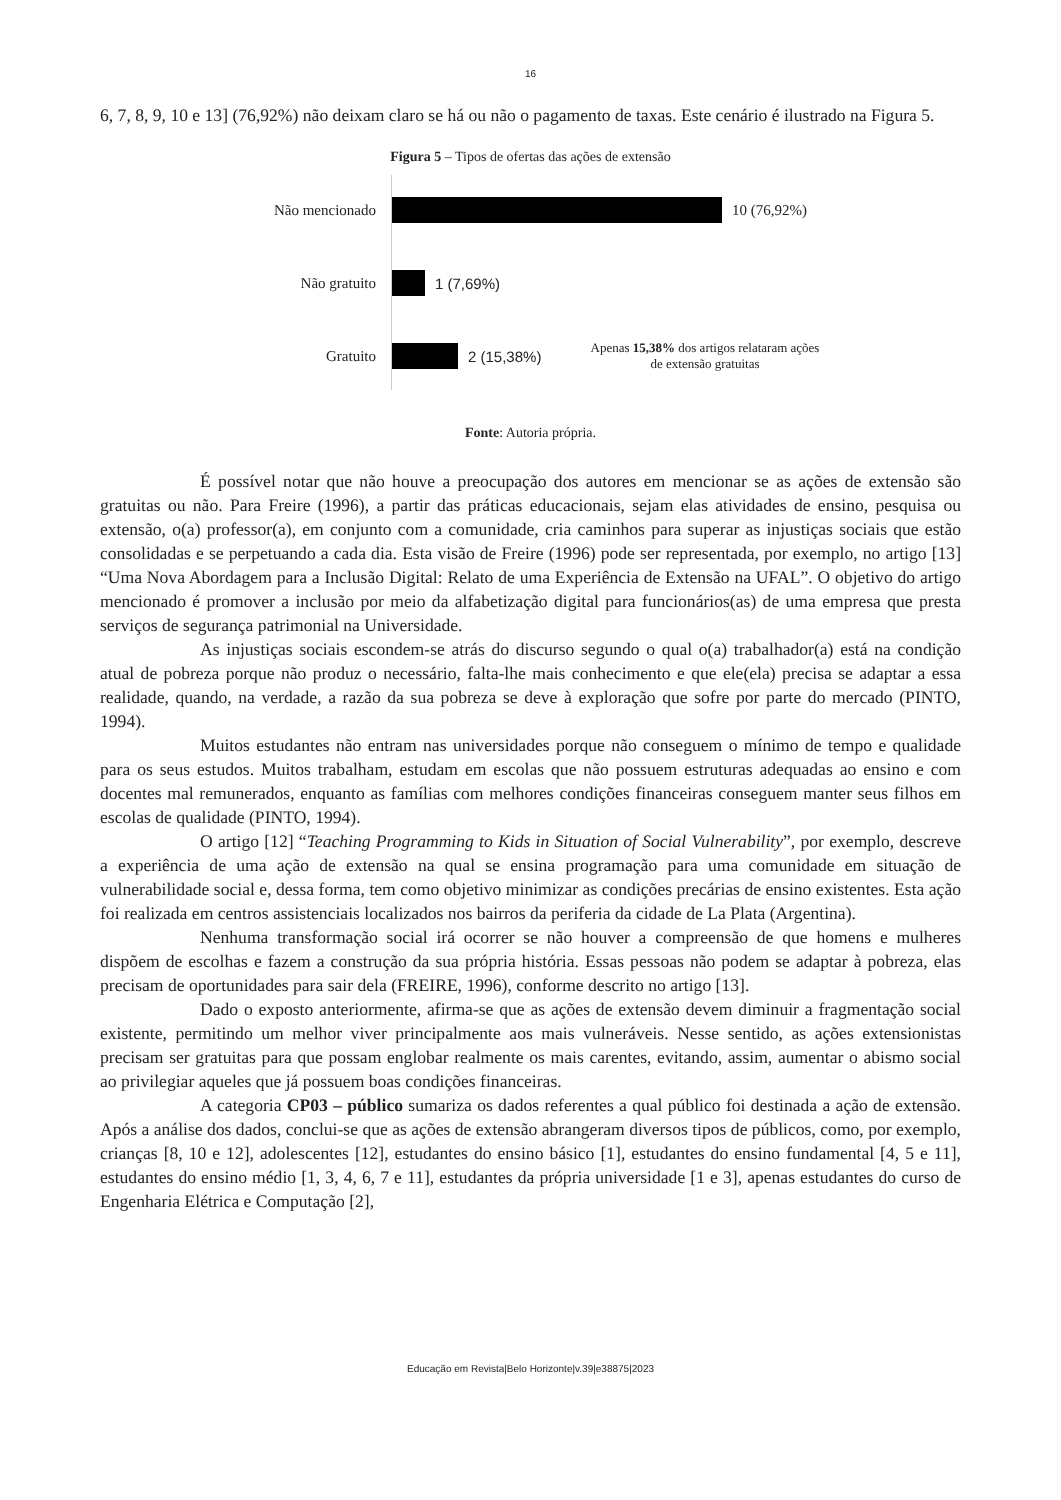16
6, 7, 8, 9, 10 e 13] (76,92%) não deixam claro se há ou não o pagamento de taxas. Este cenário é ilustrado na Figura 5.
Figura 5 – Tipos de ofertas das ações de extensão
Não mencionado 10 (76,92%)
Não gratuito 1 (7,69%)
Gratuito 2 (15,38%)
Apenas 15,38% dos artigos relataram ações de extensão gratuitas
Fonte: Autoria própria.
É possível notar que não houve a preocupação dos autores em mencionar se as ações de extensão são gratuitas ou não. Para Freire (1996), a partir das práticas educacionais, sejam elas atividades de ensino, pesquisa ou extensão, o(a) professor(a), em conjunto com a comunidade, cria caminhos para superar as injustiças sociais que estão consolidadas e se perpetuando a cada dia. Esta visão de Freire (1996) pode ser representada, por exemplo, no artigo [13] “Uma Nova Abordagem para a Inclusão Digital: Relato de uma Experiência de Extensão na UFAL”. O objetivo do artigo mencionado é promover a inclusão por meio da alfabetização digital para funcionários(as) de uma empresa que presta serviços de segurança patrimonial na Universidade.
As injustiças sociais escondem-se atrás do discurso segundo o qual o(a) trabalhador(a) está na condição atual de pobreza porque não produz o necessário, falta-lhe mais conhecimento e que ele(ela) precisa se adaptar a essa realidade, quando, na verdade, a razão da sua pobreza se deve à exploração que sofre por parte do mercado (PINTO, 1994).
Muitos estudantes não entram nas universidades porque não conseguem o mínimo de tempo e qualidade para os seus estudos. Muitos trabalham, estudam em escolas que não possuem estruturas adequadas ao ensino e com docentes mal remunerados, enquanto as famílias com melhores condições financeiras conseguem manter seus filhos em escolas de qualidade (PINTO, 1994).
O artigo [12] “Teaching Programming to Kids in Situation of Social Vulnerability”, por exemplo, descreve a experiência de uma ação de extensão na qual se ensina programação para uma comunidade em situação de vulnerabilidade social e, dessa forma, tem como objetivo minimizar as condições precárias de ensino existentes. Esta ação foi realizada em centros assistenciais localizados nos bairros da periferia da cidade de La Plata (Argentina).
Nenhuma transformação social irá ocorrer se não houver a compreensão de que homens e mulheres dispõem de escolhas e fazem a construção da sua própria história. Essas pessoas não podem se adaptar à pobreza, elas precisam de oportunidades para sair dela (FREIRE, 1996), conforme descrito no artigo [13].
Dado o exposto anteriormente, afirma-se que as ações de extensão devem diminuir a fragmentação social existente, permitindo um melhor viver principalmente aos mais vulneráveis. Nesse sentido, as ações extensionistas precisam ser gratuitas para que possam englobar realmente os mais carentes, evitando, assim, aumentar o abismo social ao privilegiar aqueles que já possuem boas condições financeiras.
A categoria CP03 – público sumariza os dados referentes a qual público foi destinada a ação de extensão. Após a análise dos dados, conclui-se que as ações de extensão abrangeram diversos tipos de públicos, como, por exemplo, crianças [8, 10 e 12], adolescentes [12], estudantes do ensino básico [1], estudantes do ensino fundamental [4, 5 e 11], estudantes do ensino médio [1, 3, 4, 6, 7 e 11], estudantes da própria universidade [1 e 3], apenas estudantes do curso de Engenharia Elétrica e Computação [2],
Educação em Revista|Belo Horizonte|v.39|e38875|2023